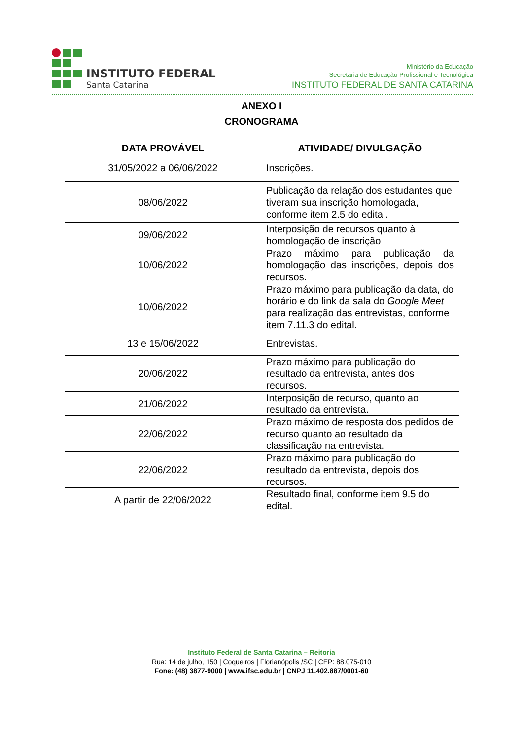INSTITUTO FEDERAL
Santa Catarina
Ministério da Educação
Secretaria de Educação Profissional e Tecnológica
INSTITUTO FEDERAL DE SANTA CATARINA
ANEXO I
CRONOGRAMA
| DATA PROVÁVEL | ATIVIDADE/ DIVULGAÇÃO |
| --- | --- |
| 31/05/2022 a 06/06/2022 | Inscrições. |
| 08/06/2022 | Publicação da relação dos estudantes que tiveram sua inscrição homologada, conforme item 2.5 do edital. |
| 09/06/2022 | Interposição de recursos quanto à homologação de inscrição |
| 10/06/2022 | Prazo máximo para publicação da homologação das inscrições, depois dos recursos. |
| 10/06/2022 | Prazo máximo para publicação da data, do horário e do link da sala do Google Meet para realização das entrevistas, conforme item 7.11.3 do edital. |
| 13 e 15/06/2022 | Entrevistas. |
| 20/06/2022 | Prazo máximo para publicação do resultado da entrevista, antes dos recursos. |
| 21/06/2022 | Interposição de recurso, quanto ao resultado da entrevista. |
| 22/06/2022 | Prazo máximo de resposta dos pedidos de recurso quanto ao resultado da classificação na entrevista. |
| 22/06/2022 | Prazo máximo para publicação do resultado da entrevista, depois dos recursos. |
| A partir de 22/06/2022 | Resultado final, conforme item 9.5 do edital. |
Instituto Federal de Santa Catarina – Reitoria
Rua: 14 de julho, 150 | Coqueiros | Florianópolis /SC | CEP: 88.075-010
Fone: (48) 3877-9000 | www.ifsc.edu.br | CNPJ 11.402.887/0001-60